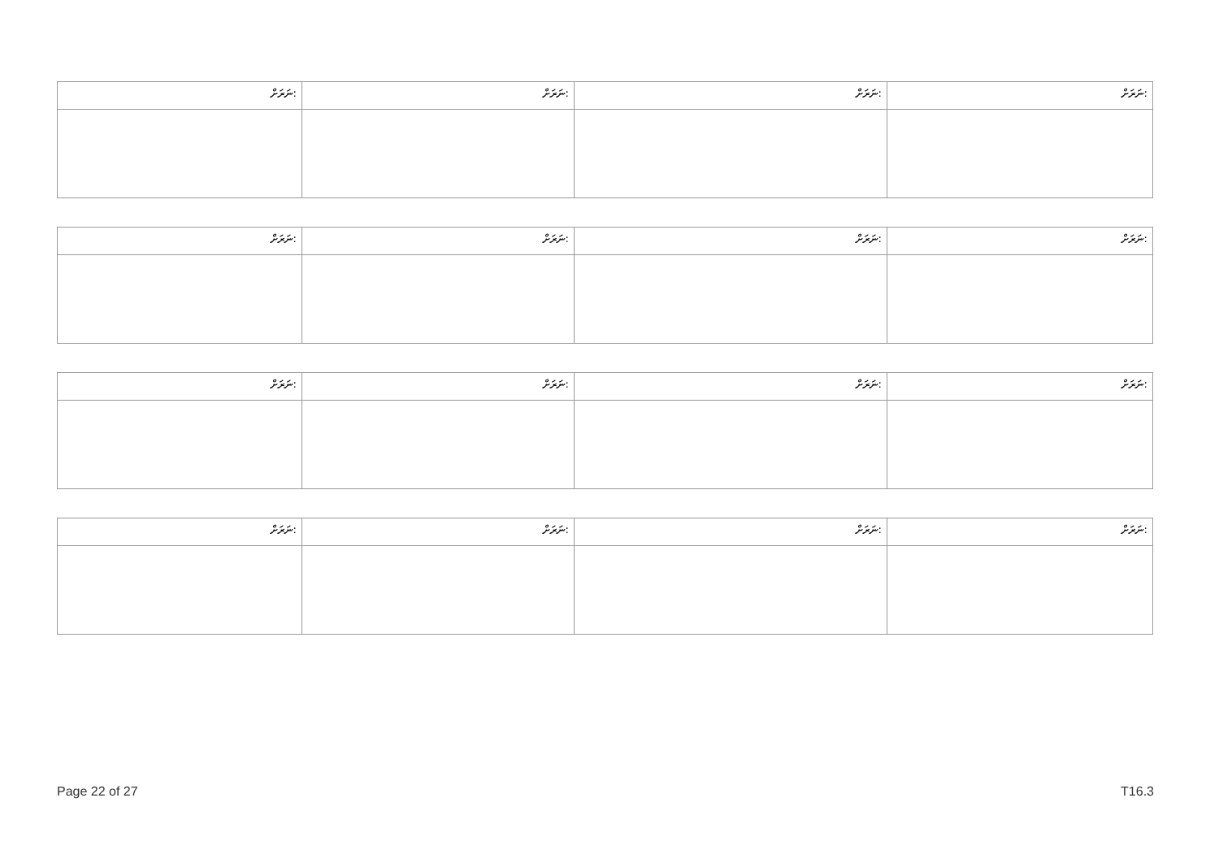| ނަރަށް: | ނަރަށް: | ނަރަށް: | ނަރަށް: |
| ނަރަށް: | ނަރަށް: | ނަރަށް: | ނަރަށް: |
| ނަރަށް: | ނަރަށް: | ނަރަށް: | ނަރަށް: |
| ނަރަށް: | ނަރަށް: | ނަރަށް: | ނަރަށް: |
Page 22 of 27 T16.3